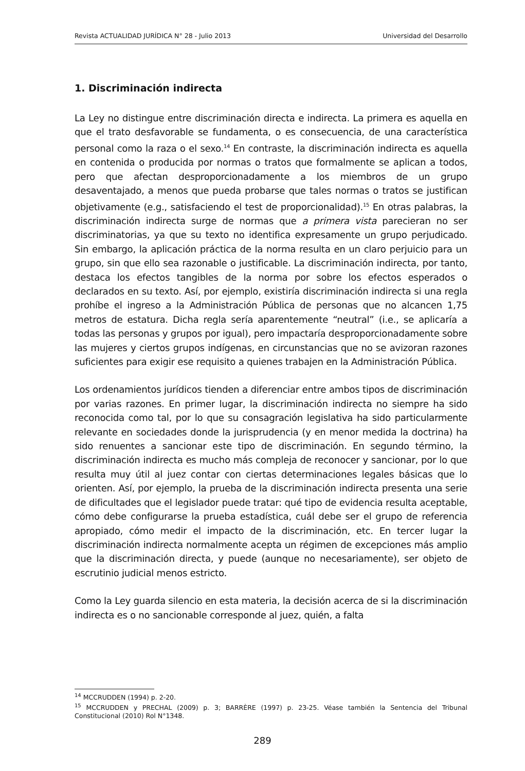Revista ACTUALIDAD JURÍDICA N° 28 - Julio 2013 Universidad del Desarrollo
1. Discriminación indirecta
La Ley no distingue entre discriminación directa e indirecta. La primera es aquella en que el trato desfavorable se fundamenta, o es consecuencia, de una característica personal como la raza o el sexo.<sup>14</sup> En contraste, la discriminación indirecta es aquella en contenida o producida por normas o tratos que formalmente se aplican a todos, pero que afectan desproporcionadamente a los miembros de un grupo desaventajado, a menos que pueda probarse que tales normas o tratos se justifican objetivamente (e.g., satisfaciendo el test de proporcionalidad).<sup>15</sup> En otras palabras, la discriminación indirecta surge de normas que a primera vista parecieran no ser discriminatorias, ya que su texto no identifica expresamente un grupo perjudicado. Sin embargo, la aplicación práctica de la norma resulta en un claro perjuicio para un grupo, sin que ello sea razonable o justificable. La discriminación indirecta, por tanto, destaca los efectos tangibles de la norma por sobre los efectos esperados o declarados en su texto. Así, por ejemplo, existiría discriminación indirecta si una regla prohíbe el ingreso a la Administración Pública de personas que no alcancen 1,75 metros de estatura. Dicha regla sería aparentemente “neutral” (i.e., se aplicaría a todas las personas y grupos por igual), pero impactaría desproporcionadamente sobre las mujeres y ciertos grupos indígenas, en circunstancias que no se avizoran razones suficientes para exigir ese requisito a quienes trabajen en la Administración Pública.
Los ordenamientos jurídicos tienden a diferenciar entre ambos tipos de discriminación por varias razones. En primer lugar, la discriminación indirecta no siempre ha sido reconocida como tal, por lo que su consagración legislativa ha sido particularmente relevante en sociedades donde la jurisprudencia (y en menor medida la doctrina) ha sido renuentes a sancionar este tipo de discriminación. En segundo término, la discriminación indirecta es mucho más compleja de reconocer y sancionar, por lo que resulta muy útil al juez contar con ciertas determinaciones legales básicas que lo orienten. Así, por ejemplo, la prueba de la discriminación indirecta presenta una serie de dificultades que el legislador puede tratar: qué tipo de evidencia resulta aceptable, cómo debe configurarse la prueba estadística, cuál debe ser el grupo de referencia apropiado, cómo medir el impacto de la discriminación, etc. En tercer lugar la discriminación indirecta normalmente acepta un régimen de excepciones más amplio que la discriminación directa, y puede (aunque no necesariamente), ser objeto de escrutinio judicial menos estricto.
Como la Ley guarda silencio en esta materia, la decisión acerca de si la discriminación indirecta es o no sancionable corresponde al juez, quién, a falta
<sup>14</sup> MCCRUDDEN (1994) p. 2-20.
<sup>15</sup> MCCRUDDEN y PRECHAL (2009) p. 3; BARRÈRE (1997) p. 23-25. Véase también la Sentencia del Tribunal Constitucional (2010) Rol N°1348.
289